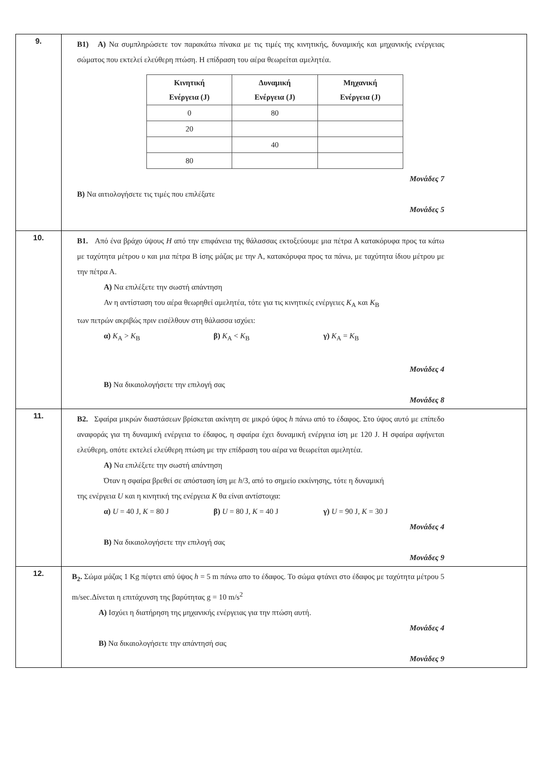| 9. | B1) A) Να συμπληρώσετε τον παρακάτω πίνακα με τις τιμές της κινητικής, δυναμικής και μηχανικής ενέργειας σώματος που εκτελεί ελεύθερη πτώση. Η επίδραση του αέρα θεωρείται αμελητέα. / Κινητική Ενέργεια (J) / Δυναμική Ενέργεια (J) / Μηχανική Ενέργεια (J) / / --- / --- / --- / / 0 / 80 / / / 20 / / / / / 40 / / / 80 / / / Μονάδες 7 B) Να αιτιολογήσετε τις τιμές που επιλέξατε Μονάδες 5 |
| 10. | B1. Από ένα βράχο ύψους H από την επιφάνεια της θάλασσας εκτοξεύουμε μια πέτρα Α κατακόρυφα προς τα κάτω με ταχύτητα μέτρου υ και μια πέτρα Β ίσης μάζας με την Α, κατακόρυφα προς τα πάνω, με ταχύτητα ίδιου μέτρου με την πέτρα Α. A) Να επιλέξετε την σωστή απάντηση Αν η αντίσταση του αέρα θεωρηθεί αμελητέα, τότε για τις κινητικές ενέργειες K<sub>A</sub> και K<sub>B</sub> των πετρών ακριβώς πριν εισέλθουν στη θάλασσα ισχύει: α) K<sub>A</sub> > K<sub>B</sub> β) K<sub>A</sub> < K<sub>B</sub> γ) K<sub>A</sub> = K<sub>B</sub> Μονάδες 4 B) Να δικαιολογήσετε την επιλογή σας Μονάδες 8 |
| 11. | B2. Σφαίρα μικρών διαστάσεων βρίσκεται ακίνητη σε μικρό ύψος h πάνω από το έδαφος. Στο ύψος αυτό με επίπεδο αναφοράς για τη δυναμική ενέργεια το έδαφος, η σφαίρα έχει δυναμική ενέργεια ίση με 120 J. Η σφαίρα αφήνεται ελεύθερη, οπότε εκτελεί ελεύθερη πτώση με την επίδραση του αέρα να θεωρείται αμελητέα. A) Να επιλέξετε την σωστή απάντηση Όταν η σφαίρα βρεθεί σε απόσταση ίση με h /3, από το σημείο εκκίνησης, τότε η δυναμική της ενέργεια U και η κινητική της ενέργεια K θα είναι αντίστοιχα: α) U = 40 J, K = 80 J β) U = 80 J, K = 40 J γ) U = 90 J, K = 30 J Μονάδες 4 B) Να δικαιολογήσετε την επιλογή σας Μονάδες 9 |
| 12. | B<sub>2</sub>. Σώμα μάζας 1 Kg πέφτει από ύψος h = 5 m πάνω απο το έδαφος. Το σώμα φτάνει στο έδαφος με ταχύτητα μέτρου 5 m/sec.Δίνεται η επιτάχυνση της βαρύτητας g = 10 m/s<sup>2</sup> A) Ισχύει η διατήρηση της μηχανικής ενέργειας για την πτώση αυτή. Μονάδες 4 B) Να δικαιολογήσετε την απάντησή σας Μονάδες 9 |